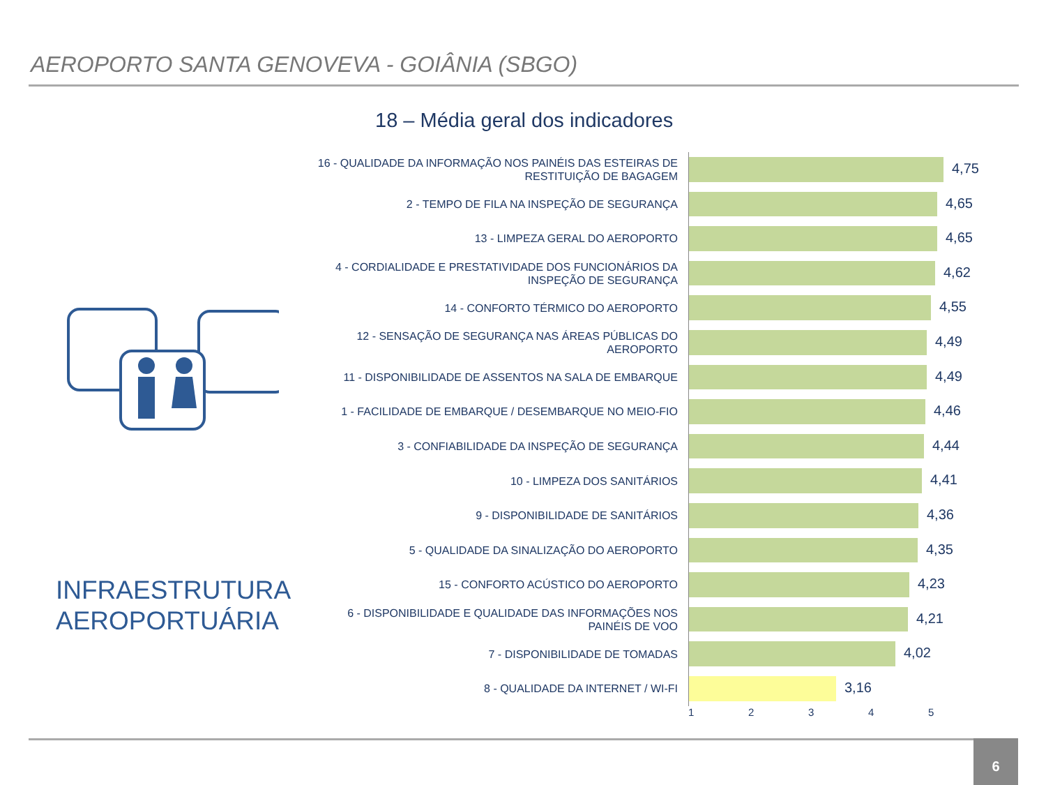AEROPORTO SANTA GENOVEVA - GOIÂNIA (SBGO)
18 – Média geral dos indicadores
INFRAESTRUTURA AEROPORTUÁRIA
16 - QUALIDADE DA INFORMAÇÃO NOS PAINÉIS DAS ESTEIRAS DE RESTITUIÇÃO DE BAGAGEM
4,75
2 - TEMPO DE FILA NA INSPEÇÃO DE SEGURANÇA
4,65
13 - LIMPEZA GERAL DO AEROPORTO
4,65
4 - CORDIALIDADE E PRESTATIVIDADE DOS FUNCIONÁRIOS DA INSPEÇÃO DE SEGURANÇA
4,62
14 - CONFORTO TÉRMICO DO AEROPORTO
4,55
12 - SENSAÇÃO DE SEGURANÇA NAS ÁREAS PÚBLICAS DO AEROPORTO
4,49
11 - DISPONIBILIDADE DE ASSENTOS NA SALA DE EMBARQUE
4,49
1 - FACILIDADE DE EMBARQUE / DESEMBARQUE NO MEIO-FIO
4,46
3 - CONFIABILIDADE DA INSPEÇÃO DE SEGURANÇA
4,44
10 - LIMPEZA DOS SANITÁRIOS
4,41
9 - DISPONIBILIDADE DE SANITÁRIOS
4,36
5 - QUALIDADE DA SINALIZAÇÃO DO AEROPORTO
4,35
15 - CONFORTO ACÚSTICO DO AEROPORTO
4,23
6 - DISPONIBILIDADE E QUALIDADE DAS INFORMAÇÕES NOS PAINÉIS DE VOO
4,21
7 - DISPONIBILIDADE DE TOMADAS
4,02
8 - QUALIDADE DA INTERNET / WI-FI
3,16
12345
6